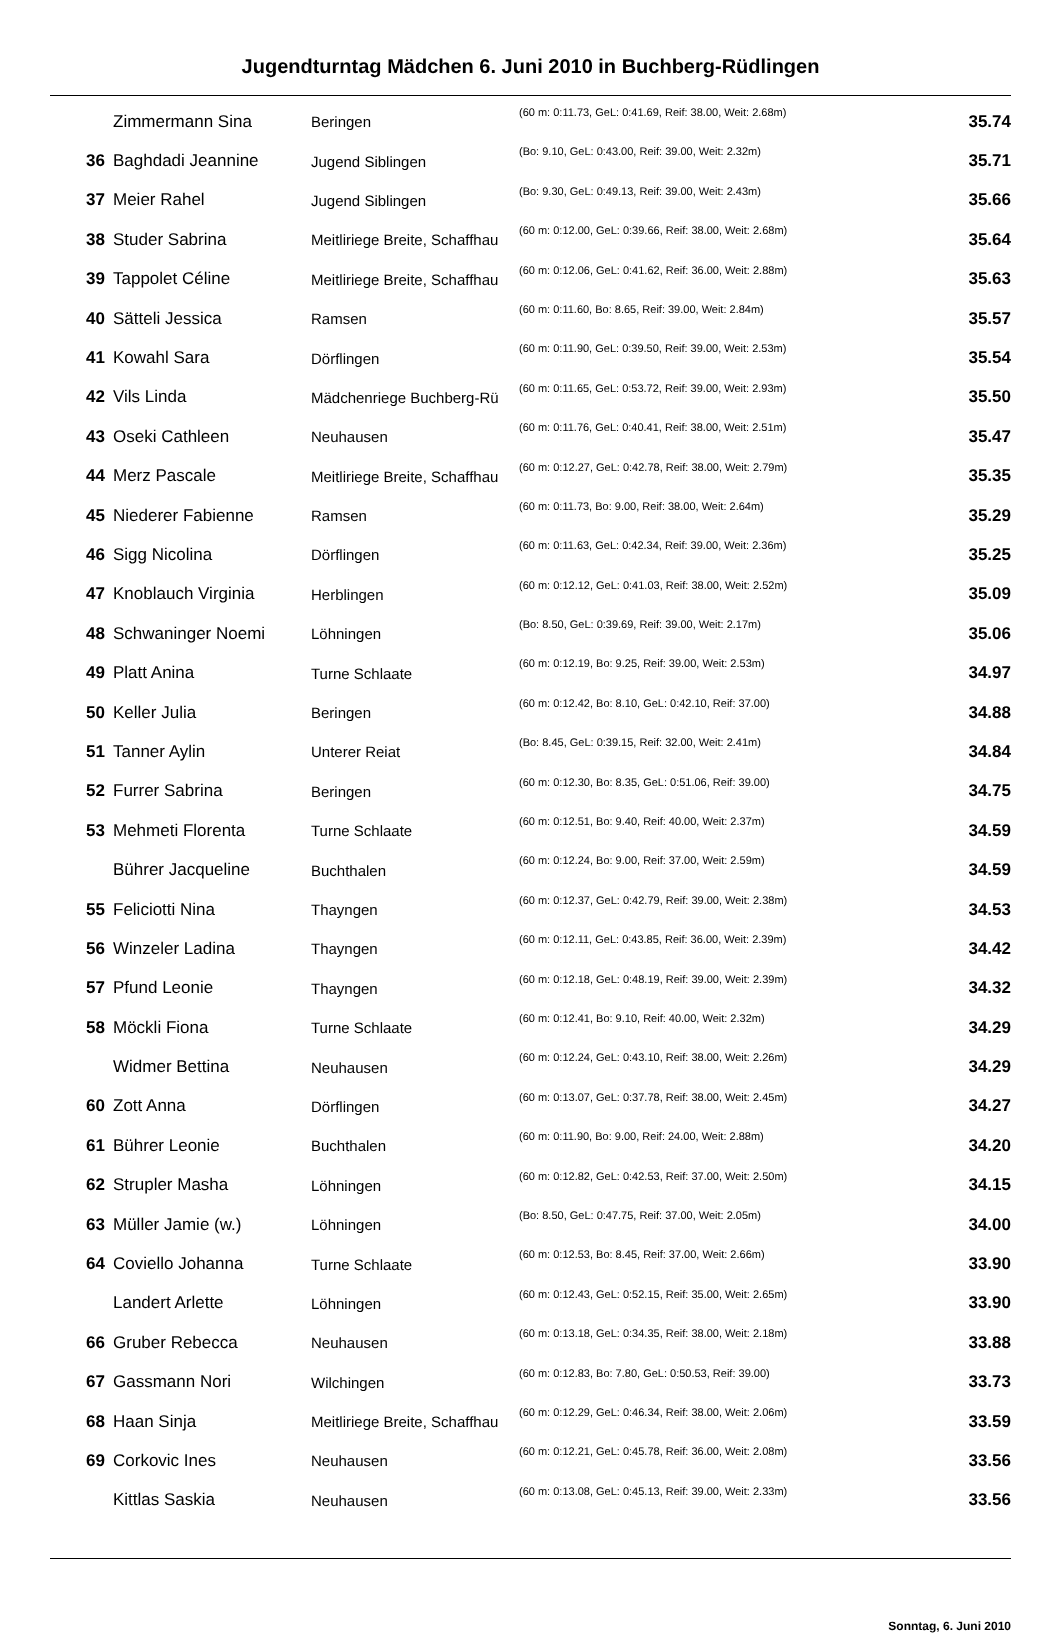Jugendturntag Mädchen 6. Juni 2010 in Buchberg-Rüdlingen
| | Zimmermann Sina | Beringen | (60 m: 0:11.73, GeL: 0:41.69, Reif: 38.00, Weit: 2.68m) | 35.74 |
| 36 | Baghdadi Jeannine | Jugend Siblingen | (Bo: 9.10, GeL: 0:43.00, Reif: 39.00, Weit: 2.32m) | 35.71 |
| 37 | Meier Rahel | Jugend Siblingen | (Bo: 9.30, GeL: 0:49.13, Reif: 39.00, Weit: 2.43m) | 35.66 |
| 38 | Studer Sabrina | Meitliriege Breite, Schaffhau | (60 m: 0:12.00, GeL: 0:39.66, Reif: 38.00, Weit: 2.68m) | 35.64 |
| 39 | Tappolet Céline | Meitliriege Breite, Schaffhau | (60 m: 0:12.06, GeL: 0:41.62, Reif: 36.00, Weit: 2.88m) | 35.63 |
| 40 | Sätteli Jessica | Ramsen | (60 m: 0:11.60, Bo: 8.65, Reif: 39.00, Weit: 2.84m) | 35.57 |
| 41 | Kowahl Sara | Dörflingen | (60 m: 0:11.90, GeL: 0:39.50, Reif: 39.00, Weit: 2.53m) | 35.54 |
| 42 | Vils Linda | Mädchenriege Buchberg-Rü | (60 m: 0:11.65, GeL: 0:53.72, Reif: 39.00, Weit: 2.93m) | 35.50 |
| 43 | Oseki Cathleen | Neuhausen | (60 m: 0:11.76, GeL: 0:40.41, Reif: 38.00, Weit: 2.51m) | 35.47 |
| 44 | Merz Pascale | Meitliriege Breite, Schaffhau | (60 m: 0:12.27, GeL: 0:42.78, Reif: 38.00, Weit: 2.79m) | 35.35 |
| 45 | Niederer Fabienne | Ramsen | (60 m: 0:11.73, Bo: 9.00, Reif: 38.00, Weit: 2.64m) | 35.29 |
| 46 | Sigg Nicolina | Dörflingen | (60 m: 0:11.63, GeL: 0:42.34, Reif: 39.00, Weit: 2.36m) | 35.25 |
| 47 | Knoblauch Virginia | Herblingen | (60 m: 0:12.12, GeL: 0:41.03, Reif: 38.00, Weit: 2.52m) | 35.09 |
| 48 | Schwaninger Noemi | Löhningen | (Bo: 8.50, GeL: 0:39.69, Reif: 39.00, Weit: 2.17m) | 35.06 |
| 49 | Platt Anina | Turne Schlaate | (60 m: 0:12.19, Bo: 9.25, Reif: 39.00, Weit: 2.53m) | 34.97 |
| 50 | Keller Julia | Beringen | (60 m: 0:12.42, Bo: 8.10, GeL: 0:42.10, Reif: 37.00) | 34.88 |
| 51 | Tanner Aylin | Unterer Reiat | (Bo: 8.45, GeL: 0:39.15, Reif: 32.00, Weit: 2.41m) | 34.84 |
| 52 | Furrer Sabrina | Beringen | (60 m: 0:12.30, Bo: 8.35, GeL: 0:51.06, Reif: 39.00) | 34.75 |
| 53 | Mehmeti Florenta | Turne Schlaate | (60 m: 0:12.51, Bo: 9.40, Reif: 40.00, Weit: 2.37m) | 34.59 |
| | Bührer Jacqueline | Buchthalen | (60 m: 0:12.24, Bo: 9.00, Reif: 37.00, Weit: 2.59m) | 34.59 |
| 55 | Feliciotti Nina | Thayngen | (60 m: 0:12.37, GeL: 0:42.79, Reif: 39.00, Weit: 2.38m) | 34.53 |
| 56 | Winzeler Ladina | Thayngen | (60 m: 0:12.11, GeL: 0:43.85, Reif: 36.00, Weit: 2.39m) | 34.42 |
| 57 | Pfund Leonie | Thayngen | (60 m: 0:12.18, GeL: 0:48.19, Reif: 39.00, Weit: 2.39m) | 34.32 |
| 58 | Möckli Fiona | Turne Schlaate | (60 m: 0:12.41, Bo: 9.10, Reif: 40.00, Weit: 2.32m) | 34.29 |
| | Widmer Bettina | Neuhausen | (60 m: 0:12.24, GeL: 0:43.10, Reif: 38.00, Weit: 2.26m) | 34.29 |
| 60 | Zott Anna | Dörflingen | (60 m: 0:13.07, GeL: 0:37.78, Reif: 38.00, Weit: 2.45m) | 34.27 |
| 61 | Bührer Leonie | Buchthalen | (60 m: 0:11.90, Bo: 9.00, Reif: 24.00, Weit: 2.88m) | 34.20 |
| 62 | Strupler Masha | Löhningen | (60 m: 0:12.82, GeL: 0:42.53, Reif: 37.00, Weit: 2.50m) | 34.15 |
| 63 | Müller Jamie (w.) | Löhningen | (Bo: 8.50, GeL: 0:47.75, Reif: 37.00, Weit: 2.05m) | 34.00 |
| 64 | Coviello Johanna | Turne Schlaate | (60 m: 0:12.53, Bo: 8.45, Reif: 37.00, Weit: 2.66m) | 33.90 |
| | Landert Arlette | Löhningen | (60 m: 0:12.43, GeL: 0:52.15, Reif: 35.00, Weit: 2.65m) | 33.90 |
| 66 | Gruber Rebecca | Neuhausen | (60 m: 0:13.18, GeL: 0:34.35, Reif: 38.00, Weit: 2.18m) | 33.88 |
| 67 | Gassmann Nori | Wilchingen | (60 m: 0:12.83, Bo: 7.80, GeL: 0:50.53, Reif: 39.00) | 33.73 |
| 68 | Haan Sinja | Meitliriege Breite, Schaffhau | (60 m: 0:12.29, GeL: 0:46.34, Reif: 38.00, Weit: 2.06m) | 33.59 |
| 69 | Corkovic Ines | Neuhausen | (60 m: 0:12.21, GeL: 0:45.78, Reif: 36.00, Weit: 2.08m) | 33.56 |
| | Kittlas Saskia | Neuhausen | (60 m: 0:13.08, GeL: 0:45.13, Reif: 39.00, Weit: 2.33m) | 33.56 |
Sonntag, 6. Juni 2010